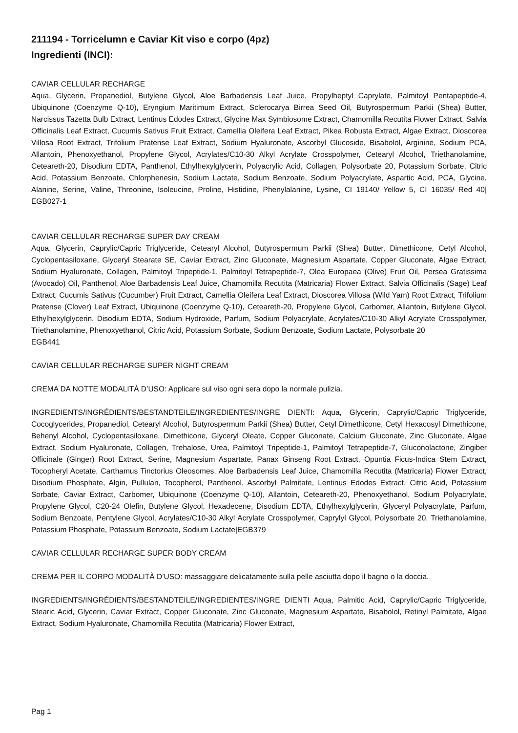211194 - Torricelumn e Caviar Kit viso e corpo (4pz)
Ingredienti (INCI):
CAVIAR CELLULAR RECHARGE
Aqua, Glycerin, Propanediol, Butylene Glycol, Aloe Barbadensis Leaf Juice, Propylheptyl Caprylate, Palmitoyl Pentapeptide-4, Ubiquinone (Coenzyme Q-10), Eryngium Maritimum Extract, Sclerocarya Birrea Seed Oil, Butyrospermum Parkii (Shea) Butter, Narcissus Tazetta Bulb Extract, Lentinus Edodes Extract, Glycine Max Symbiosome Extract, Chamomilla Recutita Flower Extract, Salvia Officinalis Leaf Extract, Cucumis Sativus Fruit Extract, Camellia Oleifera Leaf Extract, Pikea Robusta Extract, Algae Extract, Dioscorea Villosa Root Extract, Trifolium Pratense Leaf Extract, Sodium Hyaluronate, Ascorbyl Glucoside, Bisabolol, Arginine, Sodium PCA, Allantoin, Phenoxyethanol, Propylene Glycol, Acrylates/C10-30 Alkyl Acrylate Crosspolymer, Cetearyl Alcohol, Triethanolamine, Ceteareth-20, Disodium EDTA, Panthenol, Ethylhexylglycerin, Polyacrylic Acid, Collagen, Polysorbate 20, Potassium Sorbate, Citric Acid, Potassium Benzoate, Chlorphenesin, Sodium Lactate, Sodium Benzoate, Sodium Polyacrylate, Aspartic Acid, PCA, Glycine, Alanine, Serine, Valine, Threonine, Isoleucine, Proline, Histidine, Phenylalanine, Lysine, CI 19140/ Yellow 5, CI 16035/ Red 40| EGB027-1
CAVIAR CELLULAR RECHARGE SUPER DAY CREAM
Aqua, Glycerin, Caprylic/Capric Triglyceride, Cetearyl Alcohol, Butyrospermum Parkii (Shea) Butter, Dimethicone, Cetyl Alcohol, Cyclopentasiloxane, Glyceryl Stearate SE, Caviar Extract, Zinc Gluconate, Magnesium Aspartate, Copper Gluconate, Algae Extract, Sodium Hyaluronate, Collagen, Palmitoyl Tripeptide-1, Palmitoyl Tetrapeptide-7, Olea Europaea (Olive) Fruit Oil, Persea Gratissima (Avocado) Oil, Panthenol, Aloe Barbadensis Leaf Juice, Chamomilla Recutita (Matricaria) Flower Extract, Salvia Officinalis (Sage) Leaf Extract, Cucumis Sativus (Cucumber) Fruit Extract, Camellia Oleifera Leaf Extract, Dioscorea Villosa (Wild Yam) Root Extract, Trifolium Pratense (Clover) Leaf Extract, Ubiquinone (Coenzyme Q-10), Ceteareth-20, Propylene Glycol, Carbomer, Allantoin, Butylene Glycol, Ethylhexylglycerin, Disodium EDTA, Sodium Hydroxide, Parfum, Sodium Polyacrylate, Acrylates/C10-30 Alkyl Acrylate Crosspolymer, Triethanolamine, Phenoxyethanol, Citric Acid, Potassium Sorbate, Sodium Benzoate, Sodium Lactate, Polysorbate 20
EGB441
CAVIAR CELLULAR RECHARGE SUPER NIGHT CREAM
CREMA DA NOTTE MODALITÀ D’USO: Applicare sul viso ogni sera dopo la normale pulizia.
INGREDIENTS/INGRÉDIENTS/BESTANDTEILE/INGREDIENTES/INGRE DIENTI: Aqua, Glycerin, Caprylic/Capric Triglyceride, Cocoglycerides, Propanediol, Cetearyl Alcohol, Butyrospermum Parkii (Shea) Butter, Cetyl Dimethicone, Cetyl Hexacosyl Dimethicone, Behenyl Alcohol, Cyclopentasiloxane, Dimethicone, Glyceryl Oleate, Copper Gluconate, Calcium Gluconate, Zinc Gluconate, Algae Extract, Sodium Hyaluronate, Collagen, Trehalose, Urea, Palmitoyl Tripeptide-1, Palmitoyl Tetrapeptide-7, Gluconolactone, Zingiber Officinale (Ginger) Root Extract, Serine, Magnesium Aspartate, Panax Ginseng Root Extract, Opuntia Ficus-Indica Stem Extract, Tocopheryl Acetate, Carthamus Tinctorius Oleosomes, Aloe Barbadensis Leaf Juice, Chamomilla Recutita (Matricaria) Flower Extract, Disodium Phosphate, Algin, Pullulan, Tocopherol, Panthenol, Ascorbyl Palmitate, Lentinus Edodes Extract, Citric Acid, Potassium Sorbate, Caviar Extract, Carbomer, Ubiquinone (Coenzyme Q-10), Allantoin, Ceteareth-20, Phenoxyethanol, Sodium Polyacrylate, Propylene Glycol, C20-24 Olefin, Butylene Glycol, Hexadecene, Disodium EDTA, Ethylhexylglycerin, Glyceryl Polyacrylate, Parfum, Sodium Benzoate, Pentylene Glycol, Acrylates/C10-30 Alkyl Acrylate Crosspolymer, Caprylyl Glycol, Polysorbate 20, Triethanolamine, Potassium Phosphate, Potassium Benzoate, Sodium Lactate|EGB379
CAVIAR CELLULAR RECHARGE SUPER BODY CREAM
CREMA PER IL CORPO MODALITÀ D’USO: massaggiare delicatamente sulla pelle asciutta dopo il bagno o la doccia.
INGREDIENTS/INGRÉDIENTS/BESTANDTEILE/INGREDIENTES/INGRE DIENTI Aqua, Palmitic Acid, Caprylic/Capric Triglyceride, Stearic Acid, Glycerin, Caviar Extract, Copper Gluconate, Zinc Gluconate, Magnesium Aspartate, Bisabolol, Retinyl Palmitate, Algae Extract, Sodium Hyaluronate, Chamomilla Recutita (Matricaria) Flower Extract,
Pag 1